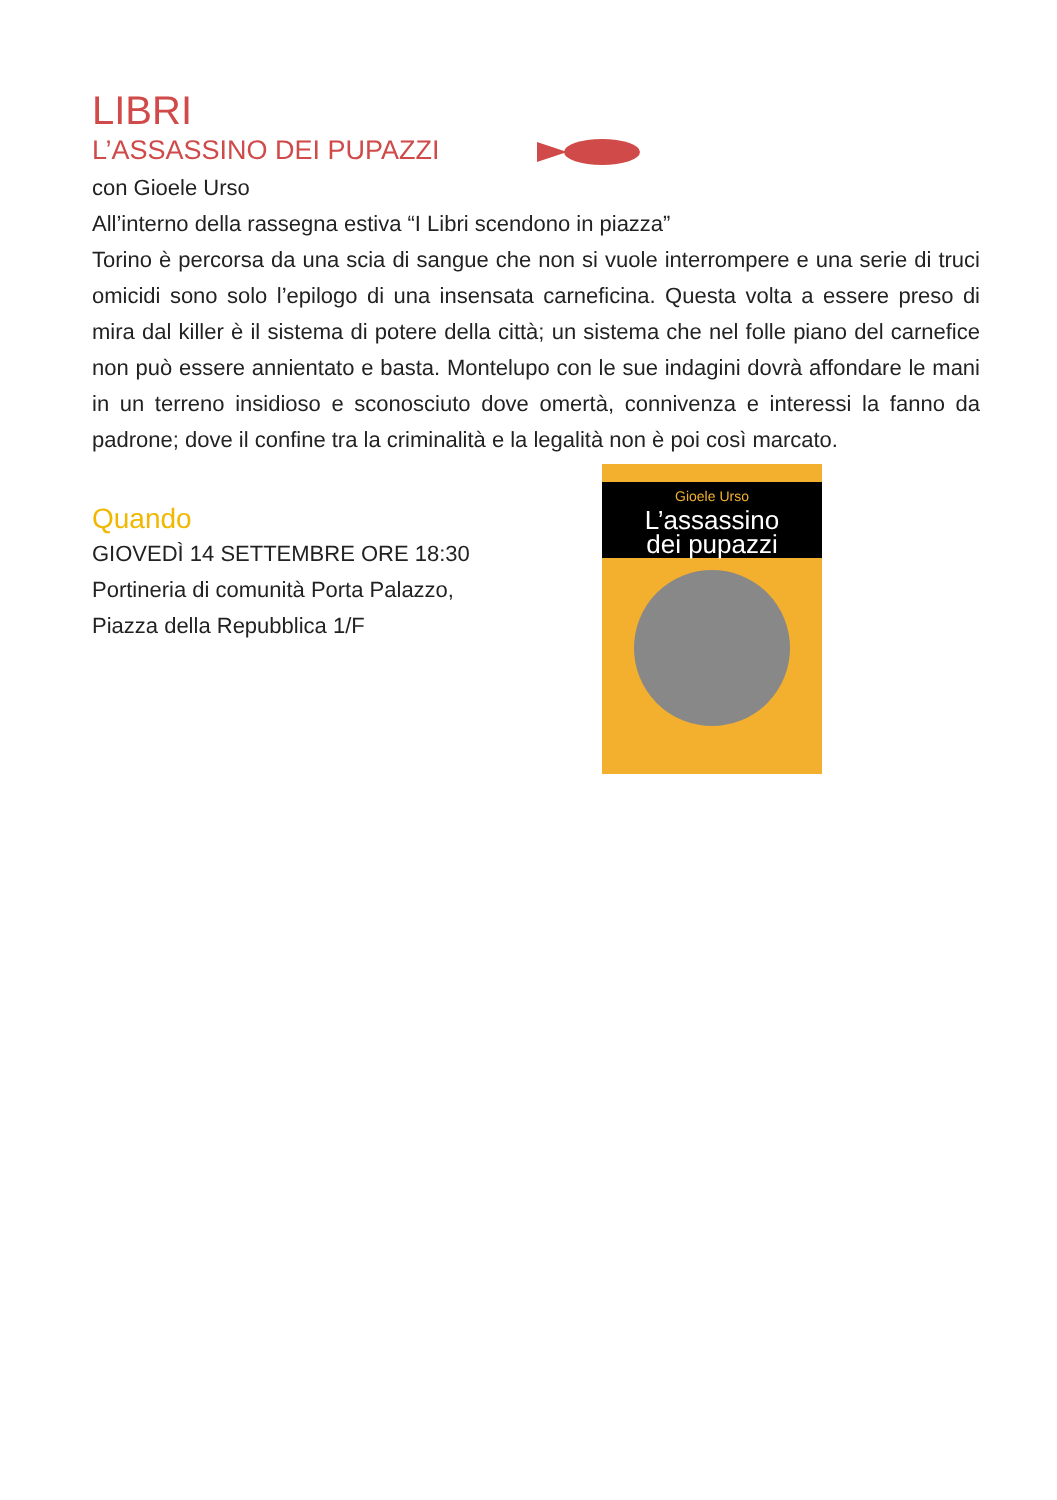LIBRI
L’ASSASSINO DEI PUPAZZI
con Gioele Urso
All’interno della rassegna estiva “I Libri scendono in piazza”
Torino è percorsa da una scia di sangue che non si vuole interrompere e una serie di truci omicidi sono solo l’epilogo di una insensata carneficina. Questa volta a essere preso di mira dal killer è il sistema di potere della città; un sistema che nel folle piano del carnefice non può essere annientato e basta. Montelupo con le sue indagini dovrà affondare le mani in un terreno insidioso e sconosciuto dove omertà, connivenza e interessi la fanno da padrone; dove il confine tra la criminalità e la legalità non è poi così marcato.
Quando
GIOVEDÌ 14 SETTEMBRE ORE 18:30
Portineria di comunità Porta Palazzo,
Piazza della Repubblica 1/F
Gioele Urso
L’assassino
dei pupazzi